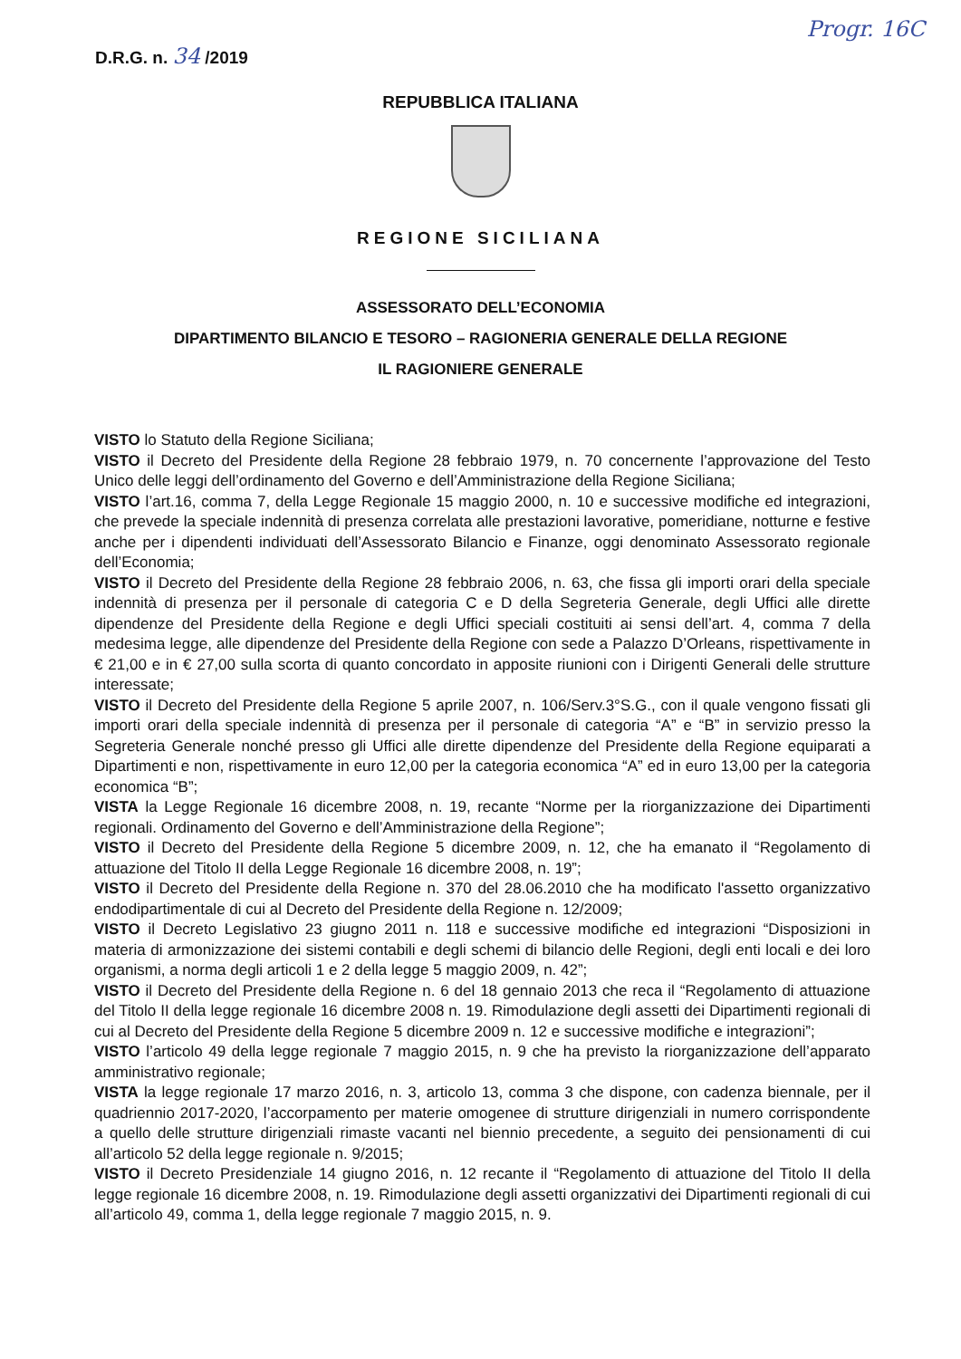D.R.G. n. 34 /2019 Progr. 16C
REPUBBLICA ITALIANA
REGIONE SICILIANA
ASSESSORATO DELL’ECONOMIA
DIPARTIMENTO BILANCIO E TESORO – RAGIONERIA GENERALE DELLA REGIONE
IL RAGIONIERE GENERALE
VISTO lo Statuto della Regione Siciliana;
VISTO il Decreto del Presidente della Regione 28 febbraio 1979, n. 70 concernente l’approvazione del Testo Unico delle leggi dell’ordinamento del Governo e dell’Amministrazione della Regione Siciliana;
VISTO l’art.16, comma 7, della Legge Regionale 15 maggio 2000, n. 10 e successive modifiche ed integrazioni, che prevede la speciale indennità di presenza correlata alle prestazioni lavorative, pomeridiane, notturne e festive anche per i dipendenti individuati dell’Assessorato Bilancio e Finanze, oggi denominato Assessorato regionale dell’Economia;
VISTO il Decreto del Presidente della Regione 28 febbraio 2006, n. 63, che fissa gli importi orari della speciale indennità di presenza per il personale di categoria C e D della Segreteria Generale, degli Uffici alle dirette dipendenze del Presidente della Regione e degli Uffici speciali costituiti ai sensi dell’art. 4, comma 7 della medesima legge, alle dipendenze del Presidente della Regione con sede a Palazzo D’Orleans, rispettivamente in € 21,00 e in € 27,00 sulla scorta di quanto concordato in apposite riunioni con i Dirigenti Generali delle strutture interessate;
VISTO il Decreto del Presidente della Regione 5 aprile 2007, n. 106/Serv.3°S.G., con il quale vengono fissati gli importi orari della speciale indennità di presenza per il personale di categoria “A” e “B” in servizio presso la Segreteria Generale nonché presso gli Uffici alle dirette dipendenze del Presidente della Regione equiparati a Dipartimenti e non, rispettivamente in euro 12,00 per la categoria economica “A” ed in euro 13,00 per la categoria economica “B”;
VISTA la Legge Regionale 16 dicembre 2008, n. 19, recante “Norme per la riorganizzazione dei Dipartimenti regionali. Ordinamento del Governo e dell’Amministrazione della Regione”;
VISTO il Decreto del Presidente della Regione 5 dicembre 2009, n. 12, che ha emanato il “Regolamento di attuazione del Titolo II della Legge Regionale 16 dicembre 2008, n. 19”;
VISTO il Decreto del Presidente della Regione n. 370 del 28.06.2010 che ha modificato l'assetto organizzativo endodipartimentale di cui al Decreto del Presidente della Regione n. 12/2009;
VISTO il Decreto Legislativo 23 giugno 2011 n. 118 e successive modifiche ed integrazioni “Disposizioni in materia di armonizzazione dei sistemi contabili e degli schemi di bilancio delle Regioni, degli enti locali e dei loro organismi, a norma degli articoli 1 e 2 della legge 5 maggio 2009, n. 42”;
VISTO il Decreto del Presidente della Regione n. 6 del 18 gennaio 2013 che reca il “Regolamento di attuazione del Titolo II della legge regionale 16 dicembre 2008 n. 19. Rimodulazione degli assetti dei Dipartimenti regionali di cui al Decreto del Presidente della Regione 5 dicembre 2009 n. 12 e successive modifiche e integrazioni”;
VISTO l’articolo 49 della legge regionale 7 maggio 2015, n. 9 che ha previsto la riorganizzazione dell’apparato amministrativo regionale;
VISTA la legge regionale 17 marzo 2016, n. 3, articolo 13, comma 3 che dispone, con cadenza biennale, per il quadriennio 2017-2020, l’accorpamento per materie omogenee di strutture dirigenziali in numero corrispondente a quello delle strutture dirigenziali rimaste vacanti nel biennio precedente, a seguito dei pensionamenti di cui all’articolo 52 della legge regionale n. 9/2015;
VISTO il Decreto Presidenziale 14 giugno 2016, n. 12 recante il “Regolamento di attuazione del Titolo II della legge regionale 16 dicembre 2008, n. 19. Rimodulazione degli assetti organizzativi dei Dipartimenti regionali di cui all’articolo 49, comma 1, della legge regionale 7 maggio 2015, n. 9.